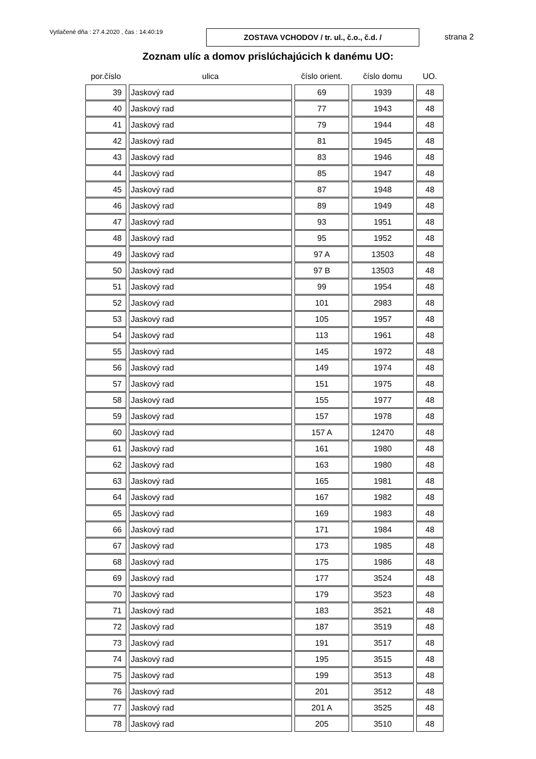Vytlačené dňa : 27.4.2020 , čas : 14:40:19
ZOSTAVA VCHODOV / tr. ul., č.o., č.d. /
strana 2
Zoznam ulíc a domov prislúchajúcich k danému UO:
| por.číslo | ulica | číslo orient. | číslo domu | UO. |
| --- | --- | --- | --- | --- |
| 39 | Jaskový rad | 69 | 1939 | 48 |
| 40 | Jaskový rad | 77 | 1943 | 48 |
| 41 | Jaskový rad | 79 | 1944 | 48 |
| 42 | Jaskový rad | 81 | 1945 | 48 |
| 43 | Jaskový rad | 83 | 1946 | 48 |
| 44 | Jaskový rad | 85 | 1947 | 48 |
| 45 | Jaskový rad | 87 | 1948 | 48 |
| 46 | Jaskový rad | 89 | 1949 | 48 |
| 47 | Jaskový rad | 93 | 1951 | 48 |
| 48 | Jaskový rad | 95 | 1952 | 48 |
| 49 | Jaskový rad | 97 A | 13503 | 48 |
| 50 | Jaskový rad | 97 B | 13503 | 48 |
| 51 | Jaskový rad | 99 | 1954 | 48 |
| 52 | Jaskový rad | 101 | 2983 | 48 |
| 53 | Jaskový rad | 105 | 1957 | 48 |
| 54 | Jaskový rad | 113 | 1961 | 48 |
| 55 | Jaskový rad | 145 | 1972 | 48 |
| 56 | Jaskový rad | 149 | 1974 | 48 |
| 57 | Jaskový rad | 151 | 1975 | 48 |
| 58 | Jaskový rad | 155 | 1977 | 48 |
| 59 | Jaskový rad | 157 | 1978 | 48 |
| 60 | Jaskový rad | 157 A | 12470 | 48 |
| 61 | Jaskový rad | 161 | 1980 | 48 |
| 62 | Jaskový rad | 163 | 1980 | 48 |
| 63 | Jaskový rad | 165 | 1981 | 48 |
| 64 | Jaskový rad | 167 | 1982 | 48 |
| 65 | Jaskový rad | 169 | 1983 | 48 |
| 66 | Jaskový rad | 171 | 1984 | 48 |
| 67 | Jaskový rad | 173 | 1985 | 48 |
| 68 | Jaskový rad | 175 | 1986 | 48 |
| 69 | Jaskový rad | 177 | 3524 | 48 |
| 70 | Jaskový rad | 179 | 3523 | 48 |
| 71 | Jaskový rad | 183 | 3521 | 48 |
| 72 | Jaskový rad | 187 | 3519 | 48 |
| 73 | Jaskový rad | 191 | 3517 | 48 |
| 74 | Jaskový rad | 195 | 3515 | 48 |
| 75 | Jaskový rad | 199 | 3513 | 48 |
| 76 | Jaskový rad | 201 | 3512 | 48 |
| 77 | Jaskový rad | 201 A | 3525 | 48 |
| 78 | Jaskový rad | 205 | 3510 | 48 |